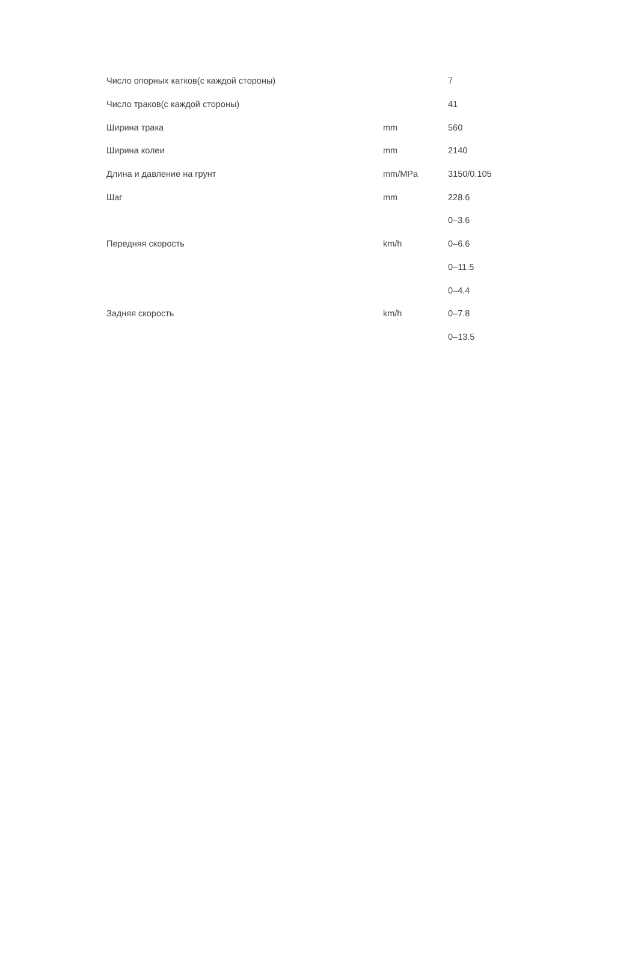| Число опорных катков(с каждой стороны) | | 7 |
| Число траков(с каждой стороны) | | 41 |
| Ширина трака | mm | 560 |
| Ширина колеи | mm | 2140 |
| Длина и давление на грунт | mm/MPa | 3150/0.105 |
| Шаг | mm | 228.6 |
| Передняя скорость | km/h | 0–3.6 |
| | | 0–6.6 |
| | | 0–11.5 |
| Задняя скорость | km/h | 0–4.4 |
| | | 0–7.8 |
| | | 0–13.5 |